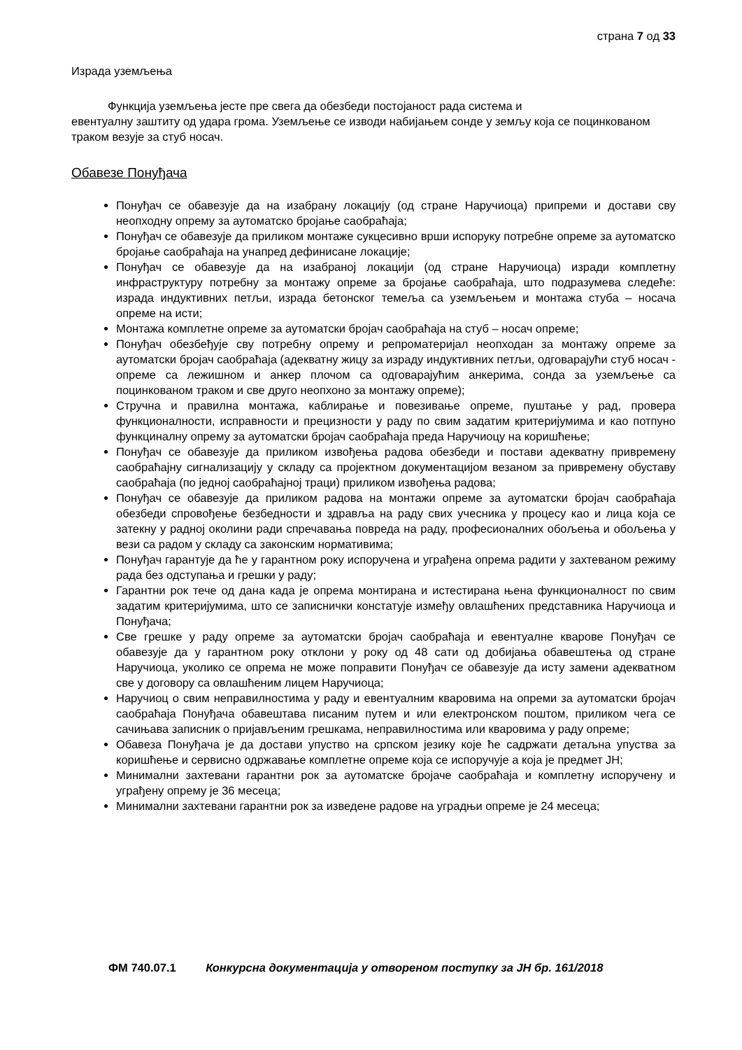страна 7 од 33
Израда уземљења
Функција уземљења јесте пре свега да обезбеди постојаност рада система и
евентуалну заштиту од удара грома. Уземљење се изводи набијањем сонде у земљу која се поцинкованом траком везује за стуб носач.
Обавезе Понуђача
Понуђач се обавезује да на изабрану локацију (од стране Наручиоца) припреми и достави сву неопходну опрему за аутоматско бројање саобраћаја;
Понуђач се обавезује да приликом монтаже сукцесивно врши испоруку потребне опреме за аутоматско бројање саобраћаја на унапред дефинисане локације;
Понуђач се обавезује да на изабраној локацији (од стране Наручиоца) изради комплетну инфраструктуру потребну за монтажу опреме за бројање саобраћаја, што подразумева следеће: израда индуктивних петљи, израда бетонског темеља са уземљењем и монтажа стуба – носача опреме на исти;
Монтажа комплетне опреме за аутоматски бројач саобраћаја на стуб – носач опреме;
Понуђач обезбеђује сву потребну опрему и репроматеријал неопходан за монтажу опреме за аутоматски бројач саобраћаја (адекватну жицу за израду индуктивних петљи, одговарајући стуб носач - опреме са лежишном и анкер плочом са одговарајућим анкерима, сонда за уземљење са поцинкованом траком и све друго неопхоно за монтажу опреме);
Стручна и правилна монтажа, каблирање и повезивање опреме, пуштање у рад, провера функционалности, исправности и прецизности у раду по свим задатим критеријумима и као потпуно функцинaлну опрему за аутоматски бројач саобраћаја преда Наручиоцу на коришћење;
Понуђач се обавезује да приликом извођења радова обезбеди и постави адекватну привремену саобраћајну сигнализацију у складу са пројектном документацијом везаном за привремену обуставу саобраћаја (по једној саобраћајној траци) приликом извођења радова;
Понуђач се обавезује да приликом радова на монтажи опреме за аутоматски бројач саобраћаја обезбеди спровођење безбедности и здравља на раду свих учесника у процесу као и лица која се затекну у радној околини ради спречавања повреда на раду, професионалних обољења и обољења у вези са радом у складу са законским нормативима;
Понуђач гарантује да ће у гарантном року испоручена и уграђена опрема радити у захтеваном режиму рада без одступања и грешки у раду;
Гарантни рок тече од дана када је опрема монтирана и истестирана њена функционалност по свим задатим критеријумима, што се записнички констатује између овлашћених представника Наручиоца и Понуђача;
Све грешке у раду опреме за аутоматски бројач саобраћаја и евентуалне кварове Понуђач се обавезује да у гарантном року отклони у року од 48 сати од добијања обавештења од стране Наручиоца, уколико се опрема не може поправити Понуђач се обавезује да исту замени адекватном све у договору са овлашћеним лицем Наручиоца;
Наручиоц о свим неправилностима у раду и евентуалним кваровима на опреми за аутоматски бројач саобраћаја Понуђача обавештава писаним путем и или електронском поштом, приликом чега се сачињава записник о пријављеним грешкама, неправилностима или кваровима у раду опреме;
Обавеза Понуђача је да достави упуство на српском језику које ће садржати детаљна упуства за коришћење и сервисно одржавање комплетне опреме која се испоручује а која је предмет ЈН;
Минимални захтевани гарантни рок за аутоматске бројаче саобраћаја и комплетну испоручену и уграђену опрему је 36 месеца;
Минимални захтевани гарантни рок за изведене радове на уградњи опреме је 24 месеца;
ФМ 740.07.1 Конкурсна документација у отвореном поступку за ЈН бр. 161/2018